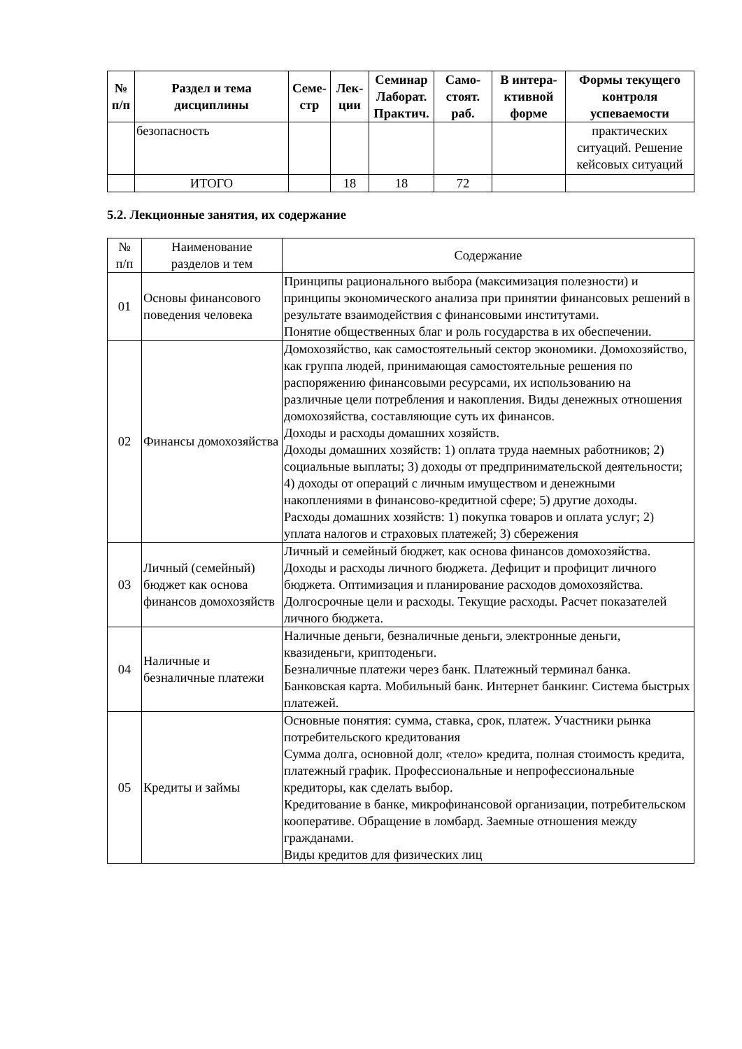| № п/п | Раздел и тема дисциплины | Семе- стр | Лек- ции | Семинар Лаборат. Практич. | Само- стоят. раб. | В интера- ктивной форме | Формы текущего контроля успеваемости |
| --- | --- | --- | --- | --- | --- | --- | --- |
| | безопасность | | | | | | практических ситуаций. Решение кейсовых ситуаций |
| | ИТОГО | | 18 | 18 | 72 | | |
5.2. Лекционные занятия, их содержание
| № п/п | Наименование разделов и тем | Содержание |
| 01 | Основы финансового поведения человека | Принципы рационального выбора (максимизация полезности) и принципы экономического анализа при принятии финансовых решений в результате взаимодействия с финансовыми институтами. Понятие общественных благ и роль государства в их обеспечении. |
| 02 | Финансы домохозяйства | Домохозяйство, как самостоятельный сектор экономики. Домохозяйство, как группа людей, принимающая самостоятельные решения по распоряжению финансовыми ресурсами, их использованию на различные цели потребления и накопления. Виды денежных отношения домохозяйства, составляющие суть их финансов. Доходы и расходы домашних хозяйств. Доходы домашних хозяйств: 1) оплата труда наемных работников; 2) социальные выплаты; 3) доходы от предпринимательской деятельности; 4) доходы от операций с личным имуществом и денежными накоплениями в финансово-кредитной сфере; 5) другие доходы. Расходы домашних хозяйств: 1) покупка товаров и оплата услуг; 2) уплата налогов и страховых платежей; 3) сбережения |
| 03 | Личный (семейный) бюджет как основа финансов домохозяйств | Личный и семейный бюджет, как основа финансов домохозяйства. Доходы и расходы личного бюджета. Дефицит и профицит личного бюджета. Оптимизация и планирование расходов домохозяйства. Долгосрочные цели и расходы. Текущие расходы. Расчет показателей личного бюджета. |
| 04 | Наличные и безналичные платежи | Наличные деньги, безналичные деньги, электронные деньги, квазиденьги, криптоденьги. Безналичные платежи через банк. Платежный терминал банка. Банковская карта. Мобильный банк. Интернет банкинг. Система быстрых платежей. |
| 05 | Кредиты и займы | Основные понятия: сумма, ставка, срок, платеж. Участники рынка потребительского кредитования Сумма долга, основной долг, «тело» кредита, полная стоимость кредита, платежный график. Профессиональные и непрофессиональные кредиторы, как сделать выбор. Кредитование в банке, микрофинансовой организации, потребительском кооперативе. Обращение в ломбард. Заемные отношения между гражданами. Виды кредитов для физических лиц |